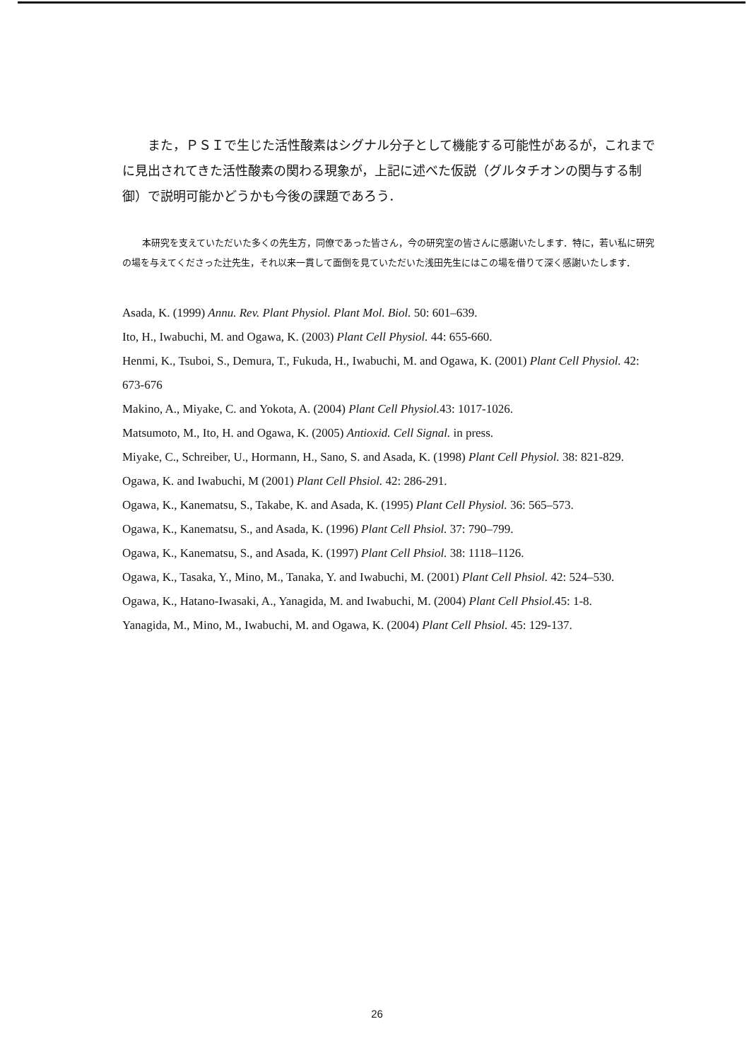また，ＰＳＩで生じた活性酸素はシグナル分子として機能する可能性があるが，これまでに見出されてきた活性酸素の関わる現象が，上記に述べた仮説（グルタチオンの関与する制御）で説明可能かどうかも今後の課題であろう．
本研究を支えていただいた多くの先生方，同僚であった皆さん，今の研究室の皆さんに感謝いたします．特に，若い私に研究の場を与えてくださった辻先生，それ以来一貫して面倒を見ていただいた浅田先生にはこの場を借りて深く感謝いたします．
Asada, K. (1999) Annu. Rev. Plant Physiol. Plant Mol. Biol. 50: 601–639.
Ito, H., Iwabuchi, M. and Ogawa, K. (2003) Plant Cell Physiol. 44: 655-660.
Henmi, K., Tsuboi, S., Demura, T., Fukuda, H., Iwabuchi, M. and Ogawa, K. (2001) Plant Cell Physiol. 42: 673-676
Makino, A., Miyake, C. and Yokota, A. (2004) Plant Cell Physiol. 43: 1017-1026.
Matsumoto, M., Ito, H. and Ogawa, K. (2005) Antioxid. Cell Signal. in press.
Miyake, C., Schreiber, U., Hormann, H., Sano, S. and Asada, K. (1998) Plant Cell Physiol. 38: 821-829.
Ogawa, K. and Iwabuchi, M (2001) Plant Cell Phsiol. 42: 286-291.
Ogawa, K., Kanematsu, S., Takabe, K. and Asada, K. (1995) Plant Cell Physiol. 36: 565–573.
Ogawa, K., Kanematsu, S., and Asada, K. (1996) Plant Cell Phsiol. 37: 790–799.
Ogawa, K., Kanematsu, S., and Asada, K. (1997) Plant Cell Phsiol. 38: 1118–1126.
Ogawa, K., Tasaka, Y., Mino, M., Tanaka, Y. and Iwabuchi, M. (2001) Plant Cell Phsiol. 42: 524–530.
Ogawa, K., Hatano-Iwasaki, A., Yanagida, M. and Iwabuchi, M. (2004) Plant Cell Phsiol. 45: 1-8.
Yanagida, M., Mino, M., Iwabuchi, M. and Ogawa, K. (2004) Plant Cell Phsiol. 45: 129-137.
26